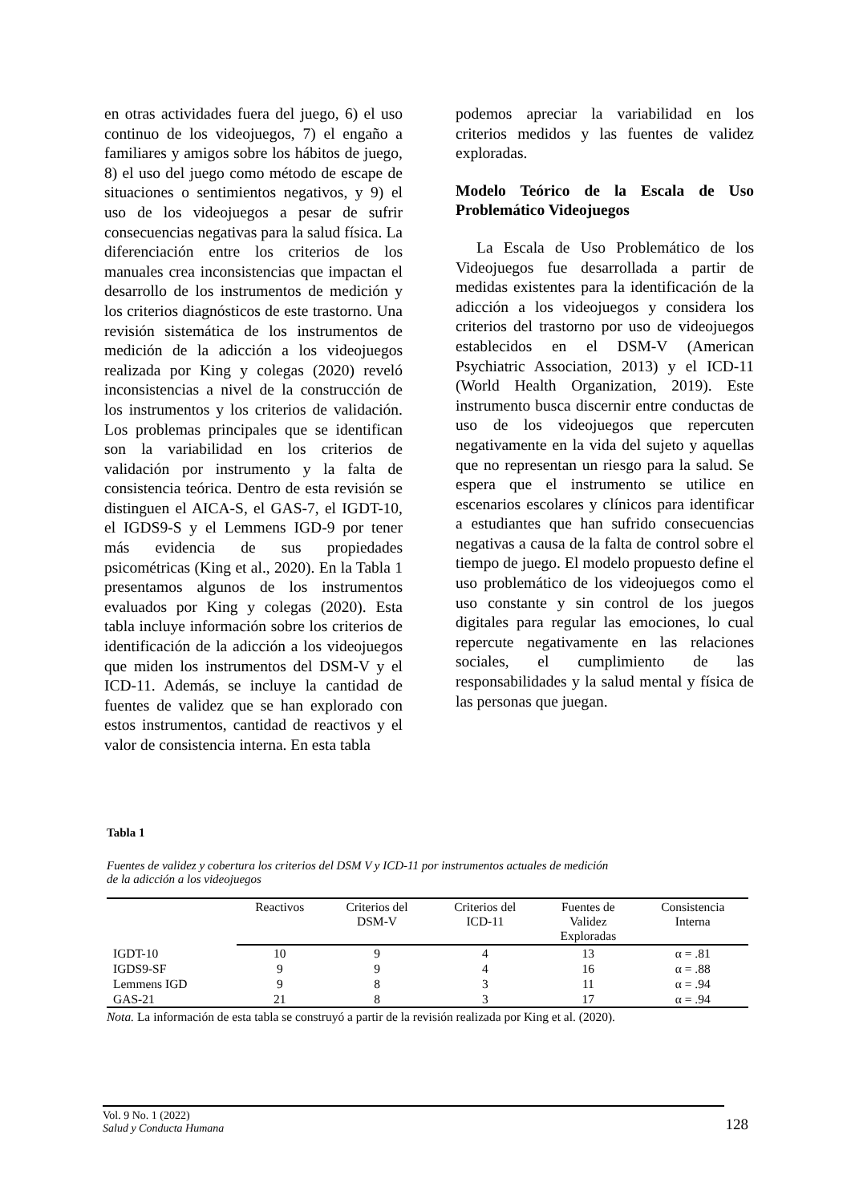en otras actividades fuera del juego, 6) el uso continuo de los videojuegos, 7) el engaño a familiares y amigos sobre los hábitos de juego, 8) el uso del juego como método de escape de situaciones o sentimientos negativos, y 9) el uso de los videojuegos a pesar de sufrir consecuencias negativas para la salud física. La diferenciación entre los criterios de los manuales crea inconsistencias que impactan el desarrollo de los instrumentos de medición y los criterios diagnósticos de este trastorno. Una revisión sistemática de los instrumentos de medición de la adicción a los videojuegos realizada por King y colegas (2020) reveló inconsistencias a nivel de la construcción de los instrumentos y los criterios de validación. Los problemas principales que se identifican son la variabilidad en los criterios de validación por instrumento y la falta de consistencia teórica. Dentro de esta revisión se distinguen el AICA-S, el GAS-7, el IGDT-10, el IGDS9-S y el Lemmens IGD-9 por tener más evidencia de sus propiedades psicométricas (King et al., 2020). En la Tabla 1 presentamos algunos de los instrumentos evaluados por King y colegas (2020). Esta tabla incluye información sobre los criterios de identificación de la adicción a los videojuegos que miden los instrumentos del DSM-V y el ICD-11. Además, se incluye la cantidad de fuentes de validez que se han explorado con estos instrumentos, cantidad de reactivos y el valor de consistencia interna. En esta tabla
podemos apreciar la variabilidad en los criterios medidos y las fuentes de validez exploradas.
Modelo Teórico de la Escala de Uso Problemático Videojuegos
La Escala de Uso Problemático de los Videojuegos fue desarrollada a partir de medidas existentes para la identificación de la adicción a los videojuegos y considera los criterios del trastorno por uso de videojuegos establecidos en el DSM-V (American Psychiatric Association, 2013) y el ICD-11 (World Health Organization, 2019). Este instrumento busca discernir entre conductas de uso de los videojuegos que repercuten negativamente en la vida del sujeto y aquellas que no representan un riesgo para la salud. Se espera que el instrumento se utilice en escenarios escolares y clínicos para identificar a estudiantes que han sufrido consecuencias negativas a causa de la falta de control sobre el tiempo de juego. El modelo propuesto define el uso problemático de los videojuegos como el uso constante y sin control de los juegos digitales para regular las emociones, lo cual repercute negativamente en las relaciones sociales, el cumplimiento de las responsabilidades y la salud mental y física de las personas que juegan.
Tabla 1
Fuentes de validez y cobertura los criterios del DSM V y ICD-11 por instrumentos actuales de medición
de la adicción a los videojuegos
| | Reactivos | Criterios del DSM-V | Criterios del ICD-11 | Fuentes de Validez Exploradas | Consistencia Interna |
| --- | --- | --- | --- | --- | --- |
| IGDT-10 | 10 | 9 | 4 | 13 | α = .81 |
| IGDS9-SF | 9 | 9 | 4 | 16 | α = .88 |
| Lemmens IGD | 9 | 8 | 3 | 11 | α = .94 |
| GAS-21 | 21 | 8 | 3 | 17 | α = .94 |
Nota. La información de esta tabla se construyó a partir de la revisión realizada por King et al. (2020).
Vol. 9 No. 1 (2022)
Salud y Conducta Humana
128